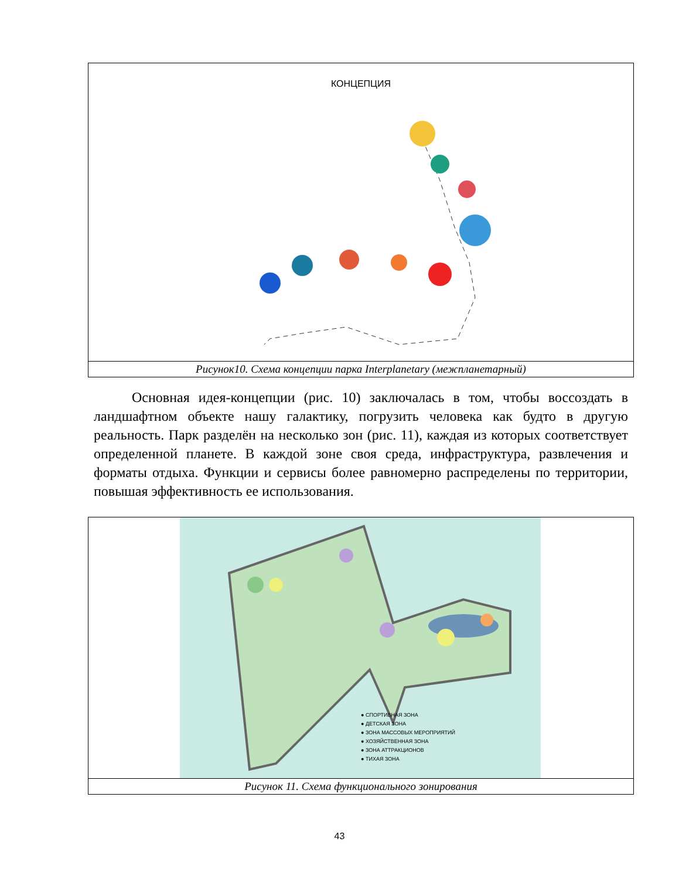КОНЦЕПЦИЯ
Рисунок10. Схема концепции парка Interplanetary (межпланетарный)
Основная идея-концепции (рис. 10) заключалась в том, чтобы воссоздать в ландшафтном объекте нашу галактику, погрузить человека как будто в другую реальность. Парк разделён на несколько зон (рис. 11), каждая из которых соответствует определенной планете. В каждой зоне своя среда, инфраструктура, развлечения и форматы отдыха. Функции и сервисы более равномерно распределены по территории, повышая эффективность ее использования.
● СПОРТИВНАЯ ЗОНА
● ДЕТСКАЯ ЗОНА
● ЗОНА МАССОВЫХ МЕРОПРИЯТИЙ
● ХОЗЯЙСТВЕННАЯ ЗОНА
● ЗОНА АТТРАКЦИОНОВ
● ТИХАЯ ЗОНА
Рисунок 11. Схема функционального зонирования
43